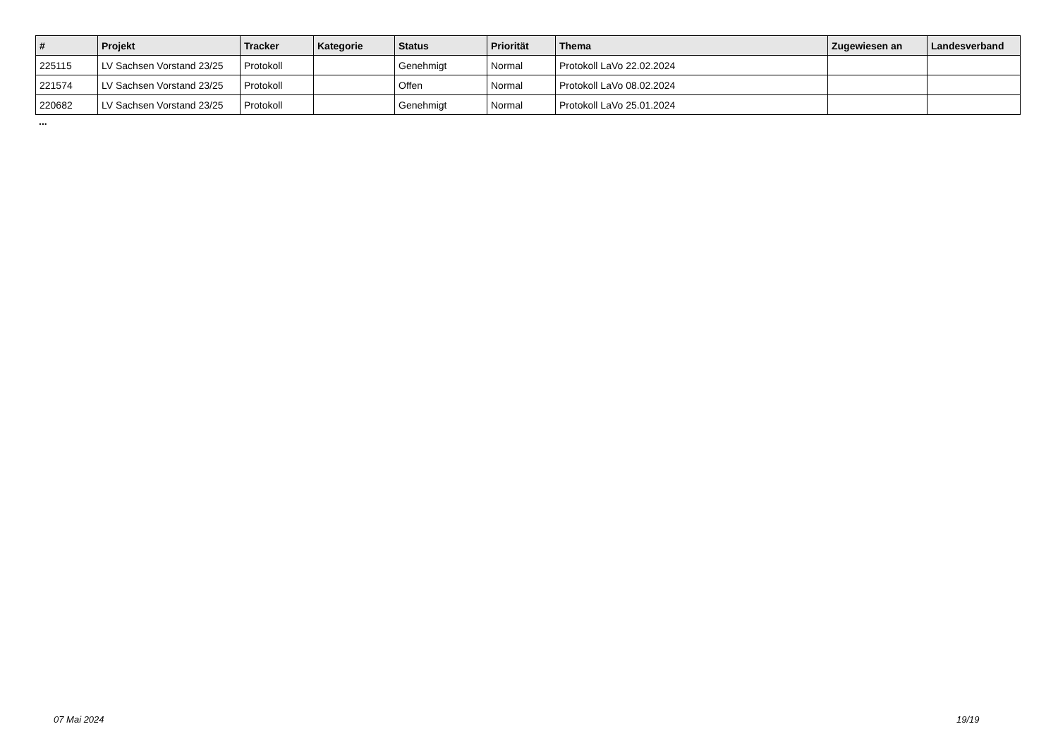| # | Projekt | Tracker | Kategorie | Status | Priorität | Thema | Zugewiesen an | Landesverband |
| --- | --- | --- | --- | --- | --- | --- | --- | --- |
| 225115 | LV Sachsen Vorstand 23/25 | Protokoll | | Genehmigt | Normal | Protokoll LaVo 22.02.2024 | | |
| 221574 | LV Sachsen Vorstand 23/25 | Protokoll | | Offen | Normal | Protokoll LaVo 08.02.2024 | | |
| 220682 | LV Sachsen Vorstand 23/25 | Protokoll | | Genehmigt | Normal | Protokoll LaVo 25.01.2024 | | |
...
07 Mai 2024 19/19